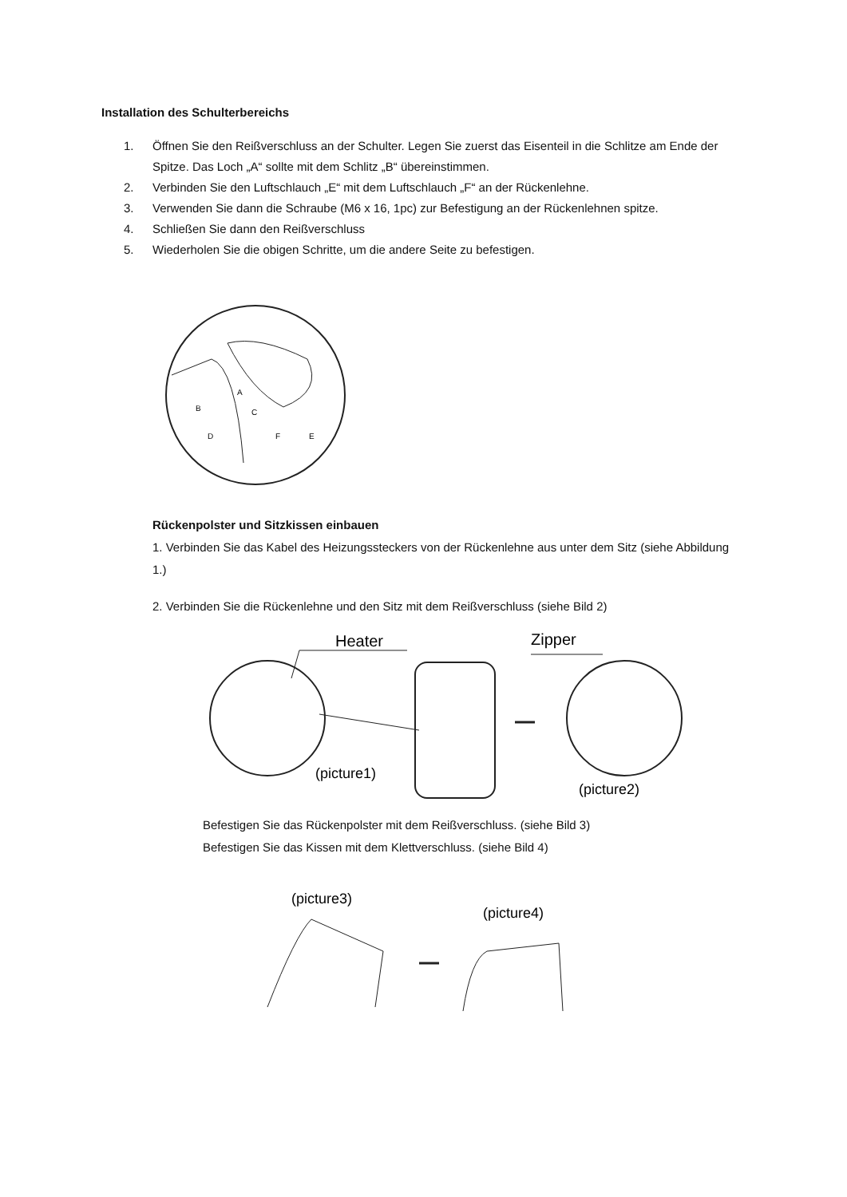Installation des Schulterbereichs
1. Öffnen Sie den Reißverschluss an der Schulter. Legen Sie zuerst das Eisenteil in die Schlitze am Ende der Spitze. Das Loch „A“ sollte mit dem Schlitz „B“ übereinstimmen.
2. Verbinden Sie den Luftschlauch „E“ mit dem Luftschlauch „F“ an der Rückenlehne.
3. Verwenden Sie dann die Schraube (M6 x 16, 1pc) zur Befestigung an der Rückenlehnen spitze.
4. Schließen Sie dann den Reißverschluss
5. Wiederholen Sie die obigen Schritte, um die andere Seite zu befestigen.
A
B
C
D
F
E
Rückenpolster und Sitzkissen einbauen
1. Verbinden Sie das Kabel des Heizungssteckers von der Rückenlehne aus unter dem Sitz (siehe Abbildung 1.)
2. Verbinden Sie die Rückenlehne und den Sitz mit dem Reißverschluss (siehe Bild 2)
Heater
Zipper
(picture1)
(picture2)
Befestigen Sie das Rückenpolster mit dem Reißverschluss. (siehe Bild 3)
Befestigen Sie das Kissen mit dem Klettverschluss. (siehe Bild 4)
(picture3)
(picture4)